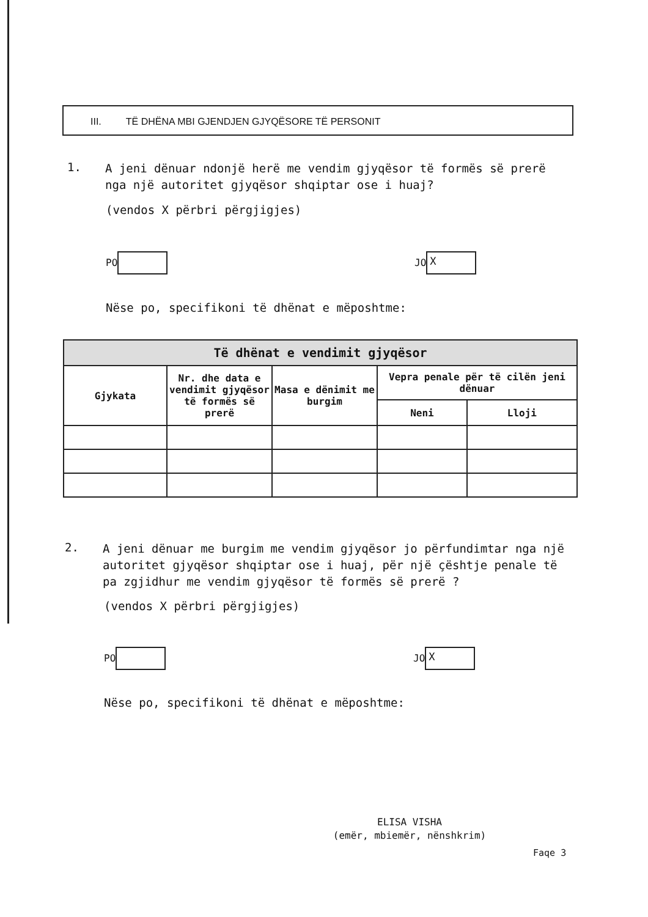III. TË DHËNA MBI GJENDJEN GJYQËSORE TË PERSONIT
1. A jeni dënuar ndonjë herë me vendim gjyqësor të formës së prerë nga një autoritet gjyqësor shqiptar ose i huaj?
(vendos X përbri përgjigjes)
PO JO X
Nëse po, specifikoni të dhënat e mëposhtme:
| Të dhënat e vendimit gjyqësor | | | | |
| --- | --- | --- | --- | --- |
| Gjykata | Nr. dhe data e vendimit gjyqësor të formës së prerë | Masa e dënimit me burgim | Vepra penale për të cilën jeni dënuar | |
| | | | Neni | Lloji |
2. A jeni dënuar me burgim me vendim gjyqësor jo përfundimtar nga një autoritet gjyqësor shqiptar ose i huaj, për një çështje penale të pa zgjidhur me vendim gjyqësor të formës së prerë ?
(vendos X përbri përgjigjes)
PO JO X
Nëse po, specifikoni të dhënat e mëposhtme:
ELISA VISHA
(emër, mbiemër, nënshkrim)
Faqe 3